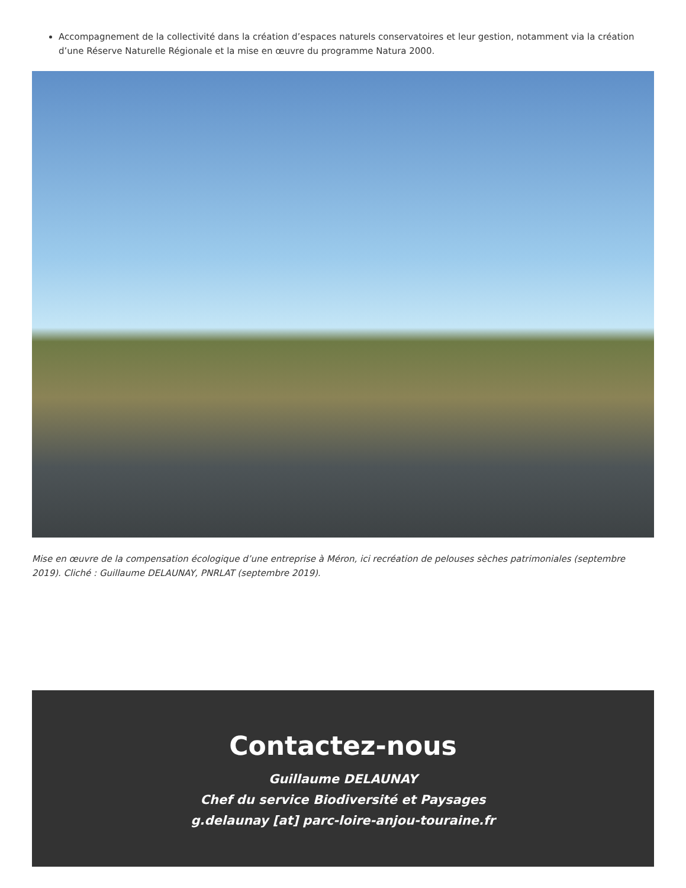Accompagnement de la collectivité dans la création d’espaces naturels conservatoires et leur gestion, notamment via la création d’une Réserve Naturelle Régionale et la mise en œuvre du programme Natura 2000.
Mise en œuvre de la compensation écologique d’une entreprise à Méron, ici recréation de pelouses sèches patrimoniales (septembre 2019). Cliché : Guillaume DELAUNAY, PNRLAT (septembre 2019).
Contactez-nous
Guillaume DELAUNAY
Chef du service Biodiversité et Paysages
g.delaunay [at] parc-loire-anjou-touraine.fr